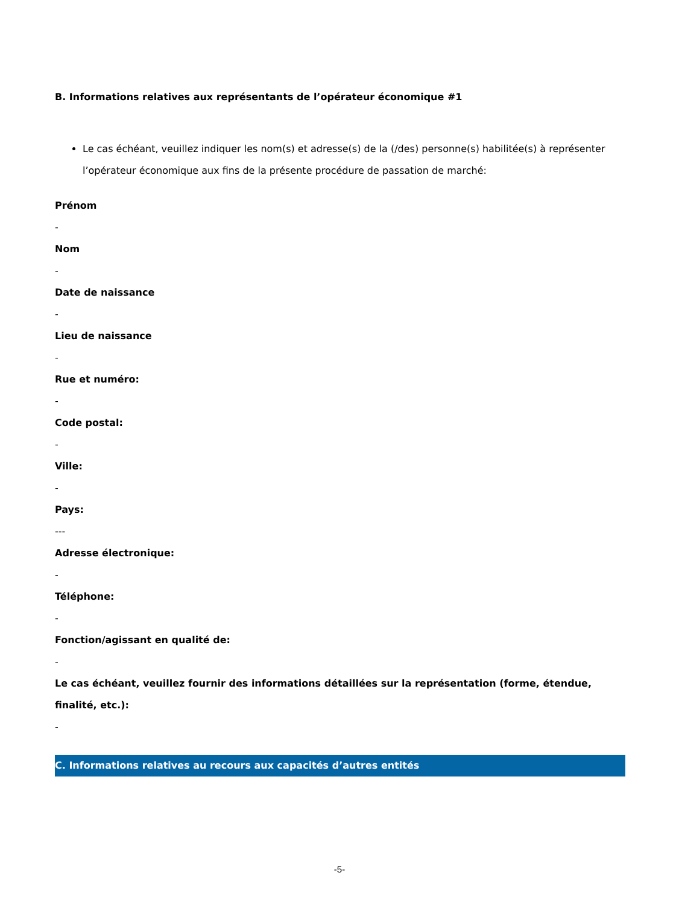B. Informations relatives aux représentants de l’opérateur économique #1
Le cas échéant, veuillez indiquer les nom(s) et adresse(s) de la (/des) personne(s) habilitée(s) à représenter l’opérateur économique aux fins de la présente procédure de passation de marché:
Prénom
-
Nom
-
Date de naissance
-
Lieu de naissance
-
Rue et numéro:
-
Code postal:
-
Ville:
-
Pays:
---
Adresse électronique:
-
Téléphone:
-
Fonction/agissant en qualité de:
-
Le cas échéant, veuillez fournir des informations détaillées sur la représentation (forme, étendue, finalité, etc.):
-
C. Informations relatives au recours aux capacités d’autres entités
-5-